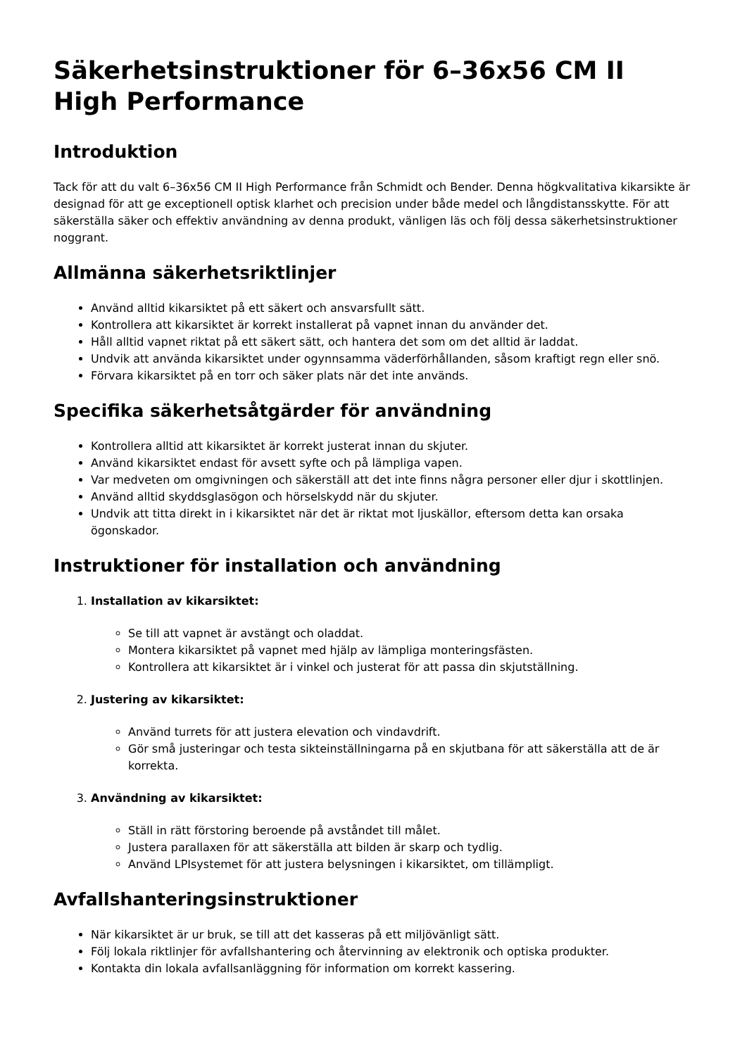Säkerhetsinstruktioner för 6–36x56 CM II High Performance
Introduktion
Tack för att du valt 6–36x56 CM II High Performance från Schmidt och Bender. Denna högkvalitativa kikarsikte är designad för att ge exceptionell optisk klarhet och precision under både medel och långdistansskytte. För att säkerställa säker och effektiv användning av denna produkt, vänligen läs och följ dessa säkerhetsinstruktioner noggrant.
Allmänna säkerhetsriktlinjer
Använd alltid kikarsiktet på ett säkert och ansvarsfullt sätt.
Kontrollera att kikarsiktet är korrekt installerat på vapnet innan du använder det.
Håll alltid vapnet riktat på ett säkert sätt, och hantera det som om det alltid är laddat.
Undvik att använda kikarsiktet under ogynnsamma väderförhållanden, såsom kraftigt regn eller snö.
Förvara kikarsiktet på en torr och säker plats när det inte används.
Specifika säkerhetsåtgärder för användning
Kontrollera alltid att kikarsiktet är korrekt justerat innan du skjuter.
Använd kikarsiktet endast för avsett syfte och på lämpliga vapen.
Var medveten om omgivningen och säkerställ att det inte finns några personer eller djur i skottlinjen.
Använd alltid skyddsglasögon och hörselskydd när du skjuter.
Undvik att titta direkt in i kikarsiktet när det är riktat mot ljuskällor, eftersom detta kan orsaka ögonskador.
Instruktioner för installation och användning
1.
Installation av kikarsiktet:
Se till att vapnet är avstängt och oladdat.
Montera kikarsiktet på vapnet med hjälp av lämpliga monteringsfästen.
Kontrollera att kikarsiktet är i vinkel och justerat för att passa din skjutställning.
2.
Justering av kikarsiktet:
Använd turrets för att justera elevation och vindavdrift.
Gör små justeringar och testa sikteinställningarna på en skjutbana för att säkerställa att de är korrekta.
3.
Användning av kikarsiktet:
Ställ in rätt förstoring beroende på avståndet till målet.
Justera parallaxen för att säkerställa att bilden är skarp och tydlig.
Använd LPIsystemet för att justera belysningen i kikarsiktet, om tillämpligt.
Avfallshanteringsinstruktioner
När kikarsiktet är ur bruk, se till att det kasseras på ett miljövänligt sätt.
Följ lokala riktlinjer för avfallshantering och återvinning av elektronik och optiska produkter.
Kontakta din lokala avfallsanläggning för information om korrekt kassering.